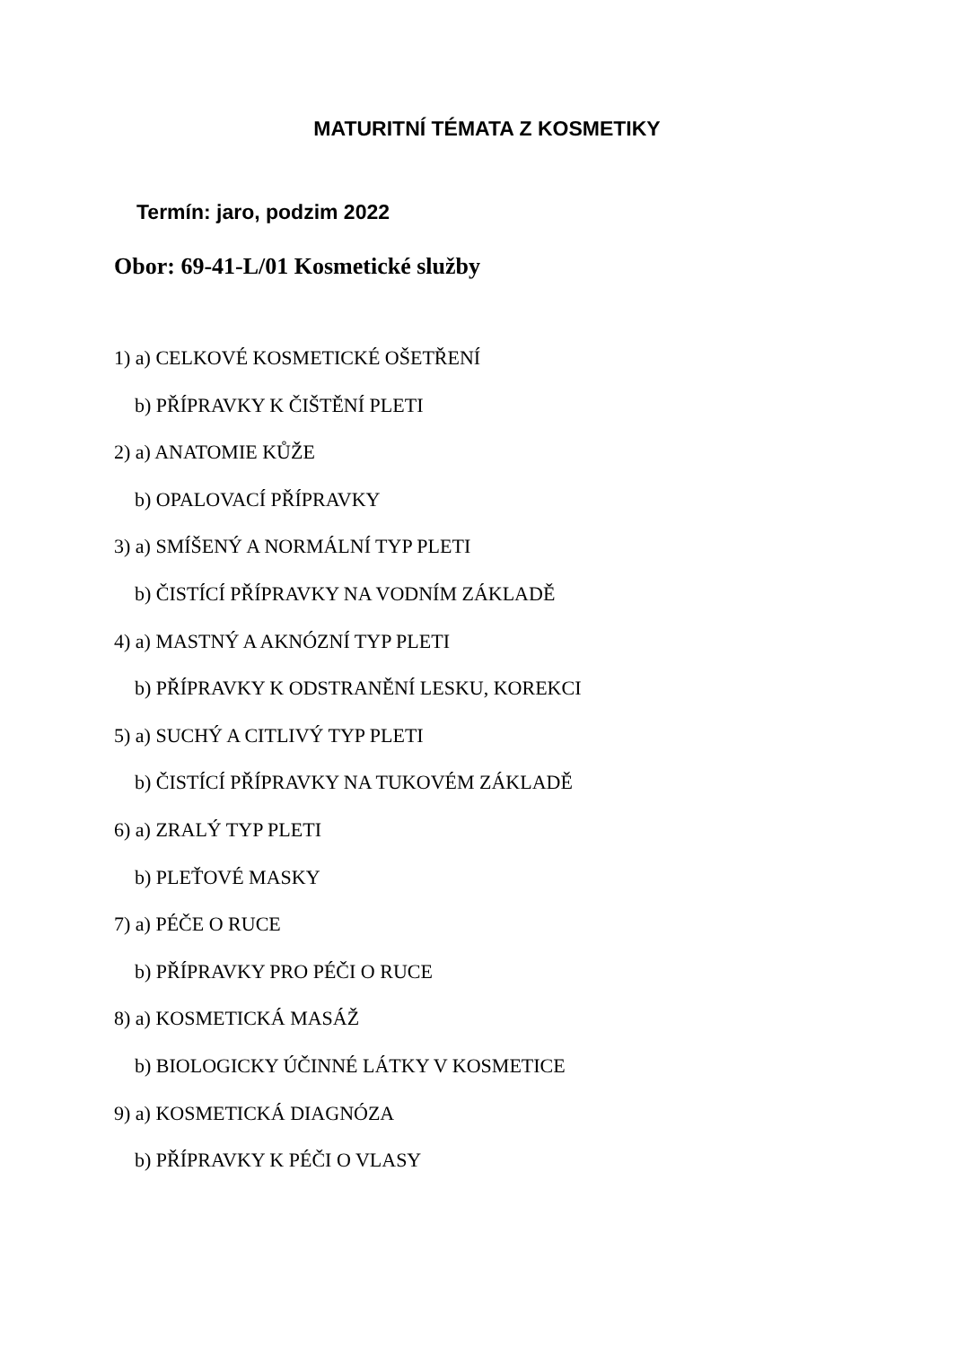MATURITNÍ TÉMATA Z KOSMETIKY
Termín: jaro, podzim 2022
Obor: 69-41-L/01 Kosmetické služby
1) a) CELKOVÉ KOSMETICKÉ OŠETŘENÍ
b) PŘÍPRAVKY K ČIŠTĚNÍ PLETI
2) a) ANATOMIE KŮŽE
b) OPALOVACÍ PŘÍPRAVKY
3) a) SMÍŠENÝ A NORMÁLNÍ TYP PLETI
b) ČISTÍCÍ PŘÍPRAVKY NA VODNÍM ZÁKLADĚ
4) a) MASTNÝ A AKNÓZNÍ TYP PLETI
b) PŘÍPRAVKY K ODSTRANĚNÍ LESKU, KOREKCI
5) a) SUCHÝ A CITLIVÝ TYP PLETI
b) ČISTÍCÍ PŘÍPRAVKY NA TUKOVÉM ZÁKLADĚ
6) a) ZRALÝ TYP PLETI
b) PLEŤOVÉ MASKY
7) a) PÉČE O RUCE
b) PŘÍPRAVKY PRO PÉČI O RUCE
8) a) KOSMETICKÁ MASÁŽ
b) BIOLOGICKY ÚČINNÉ LÁTKY V KOSMETICE
9) a) KOSMETICKÁ DIAGNÓZA
b) PŘÍPRAVKY K PÉČI O VLASY